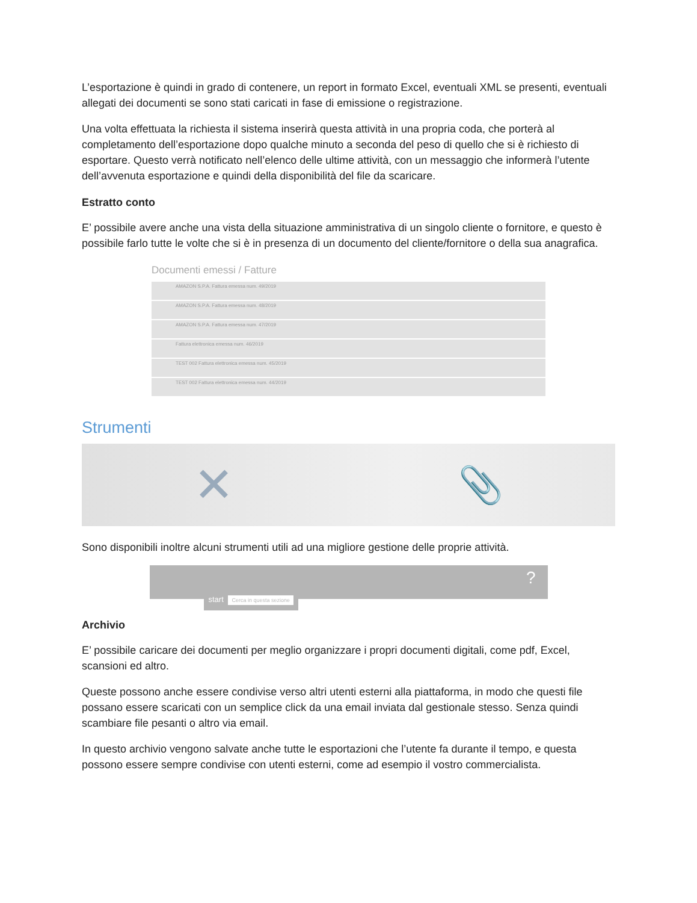L’esportazione è quindi in grado di contenere, un report in formato Excel, eventuali XML se presenti, eventuali allegati dei documenti se sono stati caricati in fase di emissione o registrazione.
Una volta effettuata la richiesta il sistema inserirà questa attività in una propria coda, che porterà al completamento dell’esportazione dopo qualche minuto a seconda del peso di quello che si è richiesto di esportare. Questo verrà notificato nell’elenco delle ultime attività, con un messaggio che informerà l’utente dell’avvenuta esportazione e quindi della disponibilità del file da scaricare.
Estratto conto
E’ possibile avere anche una vista della situazione amministrativa di un singolo cliente o fornitore, e questo è possibile farlo tutte le volte che si è in presenza di un documento del cliente/fornitore o della sua anagrafica.
Documenti emessi / Fatture
AMAZON S.P.A. Fattura emessa num. 49/2019
AMAZON S.P.A. Fattura emessa num. 48/2019
AMAZON S.P.A. Fattura emessa num. 47/2019
Fattura elettronica emessa num. 46/2019
TEST 002 Fattura elettronica emessa num. 45/2019
TEST 002 Fattura elettronica emessa num. 44/2019
Strumenti
✕ 📎
Sono disponibili inoltre alcuni strumenti utili ad una migliore gestione delle proprie attività.
start Cerca in questa sezione
?
Archivio
E’ possibile caricare dei documenti per meglio organizzare i propri documenti digitali, come pdf, Excel, scansioni ed altro.
Queste possono anche essere condivise verso altri utenti esterni alla piattaforma, in modo che questi file possano essere scaricati con un semplice click da una email inviata dal gestionale stesso. Senza quindi scambiare file pesanti o altro via email.
In questo archivio vengono salvate anche tutte le esportazioni che l’utente fa durante il tempo, e questa possono essere sempre condivise con utenti esterni, come ad esempio il vostro commercialista.